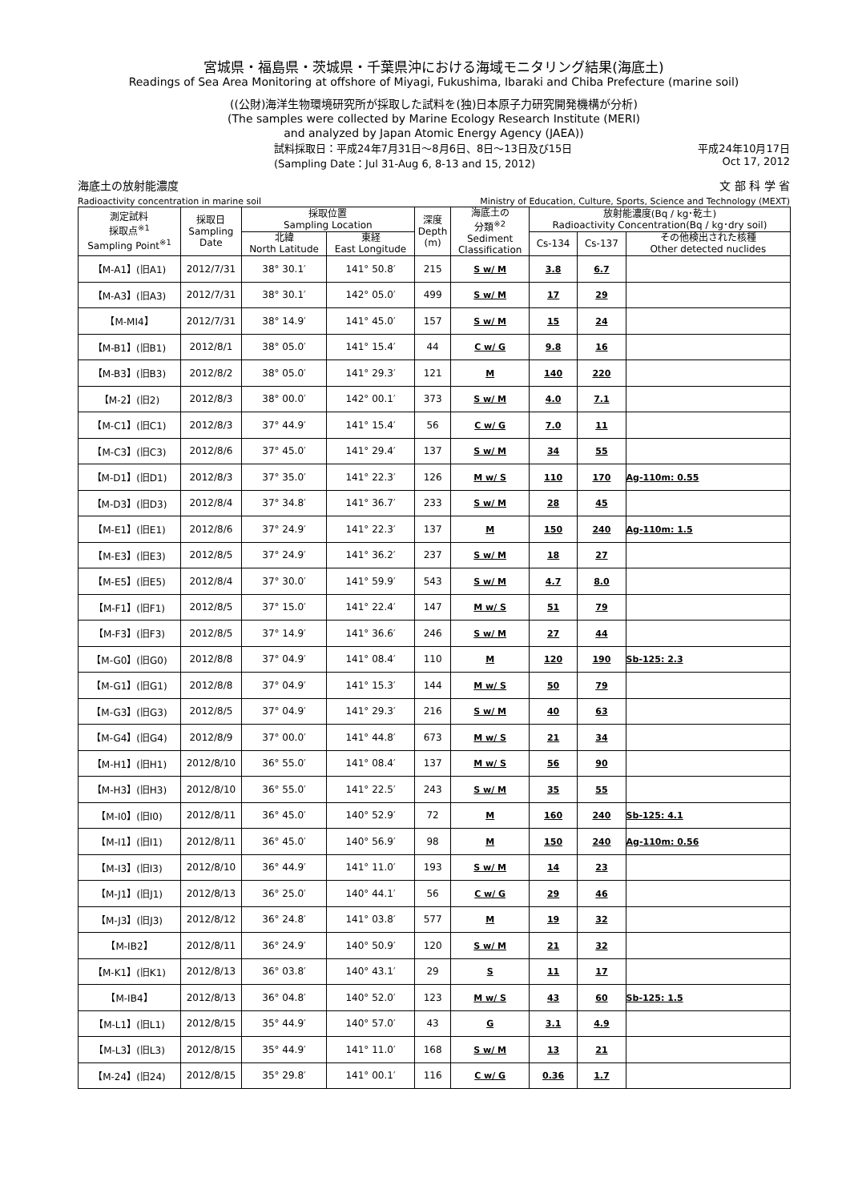宮城県・福島県・茨城県・千葉県沖における海域モニタリング結果(海底土)
Readings of Sea Area Monitoring at offshore of Miyagi, Fukushima, Ibaraki and Chiba Prefecture (marine soil)
((公財)海洋生物環境研究所が採取した試料を(独)日本原子力研究開発機構が分析)
(The samples were collected by Marine Ecology Research Institute (MERI)
and analyzed by Japan Atomic Energy Agency (JAEA))
試料採取日：平成24年7月31日～8月6日、8日～13日及び15日
(Sampling Date：Jul 31-Aug 6, 8-13 and 15, 2012) 平成24年10月17日
Oct 17, 2012
海底土の放射能濃度 文 部 科 学 省
Radioactivity concentration in marine soil Ministry of Education, Culture, Sports, Science and Technology (MEXT)
| 測定試料 採取点<sup>※1</sup> Sampling Point<sup>※1</sup> | 採取日 Sampling Date | 採取位置 Sampling Location | | 深度 Depth (m) | 海底土の 分類<sup>※2</sup> Sediment Classification | 放射能濃度(Bq / kg･乾土) Radioactivity Concentration(Bq / kg･dry soil) | | |
| --- | --- | --- | --- | --- | --- | --- | --- | --- |
| | | 北緯 North Latitude | 東経 East Longitude | | | Cs-134 | Cs-137 | その他検出された核種 Other detected nuclides |
| 【M-A1】(旧A1) | 2012/7/31 | 38° 30.1′ | 141° 50.8′ | 215 | S w/ M | 3.8 | 6.7 | |
| 【M-A3】(旧A3) | 2012/7/31 | 38° 30.1′ | 142° 05.0′ | 499 | S w/ M | 17 | 29 | |
| 【M-MI4】 | 2012/7/31 | 38° 14.9′ | 141° 45.0′ | 157 | S w/ M | 15 | 24 | |
| 【M-B1】(旧B1) | 2012/8/1 | 38° 05.0′ | 141° 15.4′ | 44 | C w/ G | 9.8 | 16 | |
| 【M-B3】(旧B3) | 2012/8/2 | 38° 05.0′ | 141° 29.3′ | 121 | M | 140 | 220 | |
| 【M-2】(旧2) | 2012/8/3 | 38° 00.0′ | 142° 00.1′ | 373 | S w/ M | 4.0 | 7.1 | |
| 【M-C1】(旧C1) | 2012/8/3 | 37° 44.9′ | 141° 15.4′ | 56 | C w/ G | 7.0 | 11 | |
| 【M-C3】(旧C3) | 2012/8/6 | 37° 45.0′ | 141° 29.4′ | 137 | S w/ M | 34 | 55 | |
| 【M-D1】(旧D1) | 2012/8/3 | 37° 35.0′ | 141° 22.3′ | 126 | M w/ S | 110 | 170 | Ag-110m: 0.55 |
| 【M-D3】(旧D3) | 2012/8/4 | 37° 34.8′ | 141° 36.7′ | 233 | S w/ M | 28 | 45 | |
| 【M-E1】(旧E1) | 2012/8/6 | 37° 24.9′ | 141° 22.3′ | 137 | M | 150 | 240 | Ag-110m: 1.5 |
| 【M-E3】(旧E3) | 2012/8/5 | 37° 24.9′ | 141° 36.2′ | 237 | S w/ M | 18 | 27 | |
| 【M-E5】(旧E5) | 2012/8/4 | 37° 30.0′ | 141° 59.9′ | 543 | S w/ M | 4.7 | 8.0 | |
| 【M-F1】(旧F1) | 2012/8/5 | 37° 15.0′ | 141° 22.4′ | 147 | M w/ S | 51 | 79 | |
| 【M-F3】(旧F3) | 2012/8/5 | 37° 14.9′ | 141° 36.6′ | 246 | S w/ M | 27 | 44 | |
| 【M-G0】(旧G0) | 2012/8/8 | 37° 04.9′ | 141° 08.4′ | 110 | M | 120 | 190 | Sb-125: 2.3 |
| 【M-G1】(旧G1) | 2012/8/8 | 37° 04.9′ | 141° 15.3′ | 144 | M w/ S | 50 | 79 | |
| 【M-G3】(旧G3) | 2012/8/5 | 37° 04.9′ | 141° 29.3′ | 216 | S w/ M | 40 | 63 | |
| 【M-G4】(旧G4) | 2012/8/9 | 37° 00.0′ | 141° 44.8′ | 673 | M w/ S | 21 | 34 | |
| 【M-H1】(旧H1) | 2012/8/10 | 36° 55.0′ | 141° 08.4′ | 137 | M w/ S | 56 | 90 | |
| 【M-H3】(旧H3) | 2012/8/10 | 36° 55.0′ | 141° 22.5′ | 243 | S w/ M | 35 | 55 | |
| 【M-I0】(旧I0) | 2012/8/11 | 36° 45.0′ | 140° 52.9′ | 72 | M | 160 | 240 | Sb-125: 4.1 |
| 【M-I1】(旧I1) | 2012/8/11 | 36° 45.0′ | 140° 56.9′ | 98 | M | 150 | 240 | Ag-110m: 0.56 |
| 【M-I3】(旧I3) | 2012/8/10 | 36° 44.9′ | 141° 11.0′ | 193 | S w/ M | 14 | 23 | |
| 【M-J1】(旧J1) | 2012/8/13 | 36° 25.0′ | 140° 44.1′ | 56 | C w/ G | 29 | 46 | |
| 【M-J3】(旧J3) | 2012/8/12 | 36° 24.8′ | 141° 03.8′ | 577 | M | 19 | 32 | |
| 【M-IB2】 | 2012/8/11 | 36° 24.9′ | 140° 50.9′ | 120 | S w/ M | 21 | 32 | |
| 【M-K1】(旧K1) | 2012/8/13 | 36° 03.8′ | 140° 43.1′ | 29 | S | 11 | 17 | |
| 【M-IB4】 | 2012/8/13 | 36° 04.8′ | 140° 52.0′ | 123 | M w/ S | 43 | 60 | Sb-125: 1.5 |
| 【M-L1】(旧L1) | 2012/8/15 | 35° 44.9′ | 140° 57.0′ | 43 | G | 3.1 | 4.9 | |
| 【M-L3】(旧L3) | 2012/8/15 | 35° 44.9′ | 141° 11.0′ | 168 | S w/ M | 13 | 21 | |
| 【M-24】(旧24) | 2012/8/15 | 35° 29.8′ | 141° 00.1′ | 116 | C w/ G | 0.36 | 1.7 | |